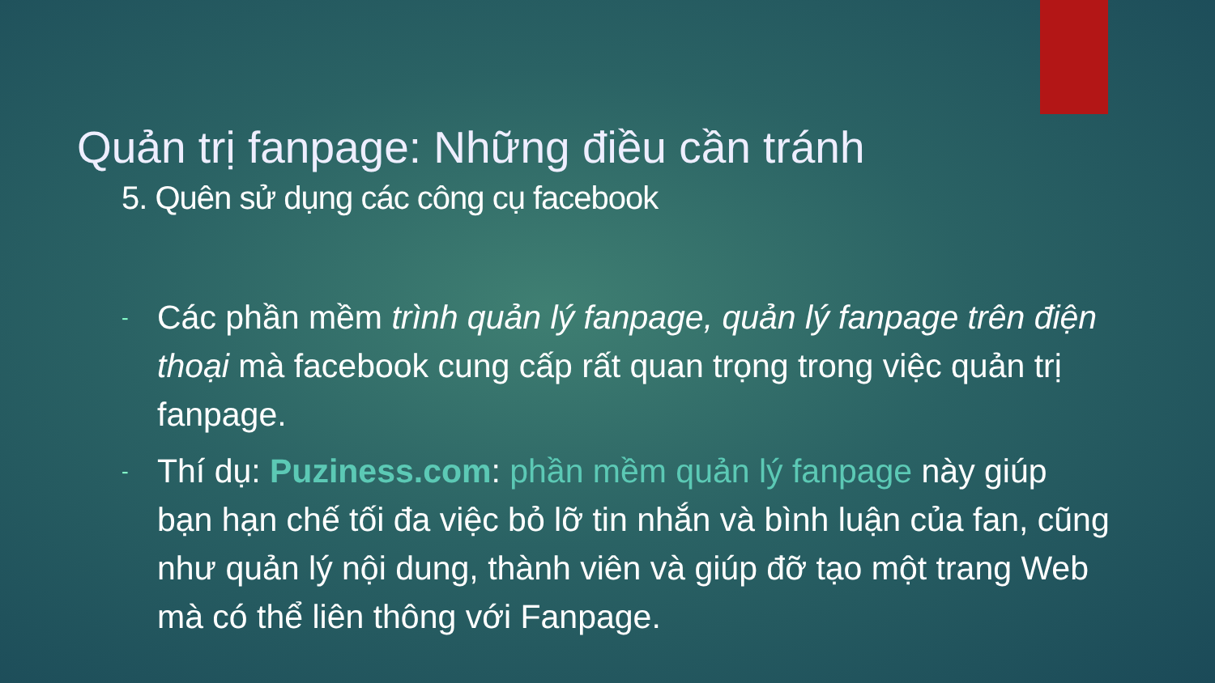Quản trị fanpage: Những điều cần tránh
5. Quên sử dụng các công cụ facebook
- Các phần mềm trình quản lý fanpage, quản lý fanpage trên điện thoại mà facebook cung cấp rất quan trọng trong việc quản trị fanpage.
- Thí dụ: Puziness.com: phần mềm quản lý fanpage này giúp bạn hạn chế tối đa việc bỏ lỡ tin nhắn và bình luận của fan, cũng như quản lý nội dung, thành viên và giúp đỡ tạo một trang Web mà có thể liên thông với Fanpage.